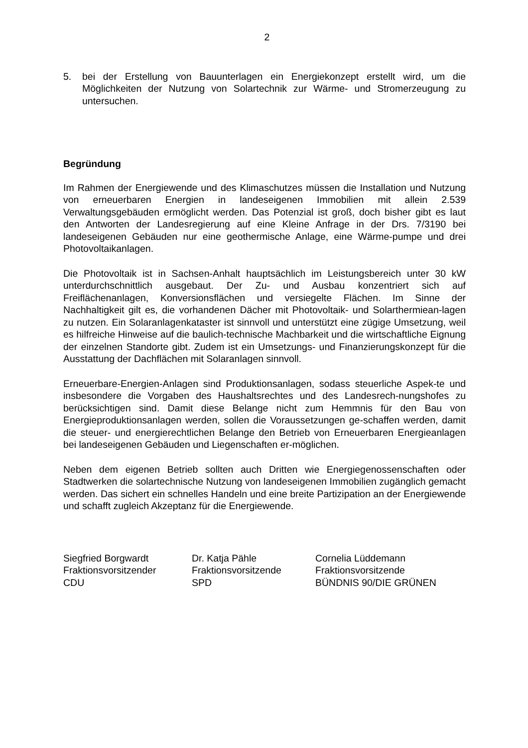2
5. bei der Erstellung von Bauunterlagen ein Energiekonzept erstellt wird, um die Möglichkeiten der Nutzung von Solartechnik zur Wärme- und Stromerzeugung zu untersuchen.
Begründung
Im Rahmen der Energiewende und des Klimaschutzes müssen die Installation und Nutzung von erneuerbaren Energien in landeseigenen Immobilien mit allein 2.539 Verwaltungsgebäuden ermöglicht werden. Das Potenzial ist groß, doch bisher gibt es laut den Antworten der Landesregierung auf eine Kleine Anfrage in der Drs. 7/3190 bei landeseigenen Gebäuden nur eine geothermische Anlage, eine Wärme-pumpe und drei Photovoltaikanlagen.
Die Photovoltaik ist in Sachsen-Anhalt hauptsächlich im Leistungsbereich unter 30 kW unterdurchschnittlich ausgebaut. Der Zu- und Ausbau konzentriert sich auf Freiflächenanlagen, Konversionsflächen und versiegelte Flächen. Im Sinne der Nachhaltigkeit gilt es, die vorhandenen Dächer mit Photovoltaik- und Solarthermiean-lagen zu nutzen. Ein Solaranlagenkataster ist sinnvoll und unterstützt eine zügige Umsetzung, weil es hilfreiche Hinweise auf die baulich-technische Machbarkeit und die wirtschaftliche Eignung der einzelnen Standorte gibt. Zudem ist ein Umsetzungs- und Finanzierungskonzept für die Ausstattung der Dachflächen mit Solaranlagen sinnvoll.
Erneuerbare-Energien-Anlagen sind Produktionsanlagen, sodass steuerliche Aspek-te und insbesondere die Vorgaben des Haushaltsrechtes und des Landesrech-nungshofes zu berücksichtigen sind. Damit diese Belange nicht zum Hemmnis für den Bau von Energieproduktionsanlagen werden, sollen die Voraussetzungen ge-schaffen werden, damit die steuer- und energierechtlichen Belange den Betrieb von Erneuerbaren Energieanlagen bei landeseigenen Gebäuden und Liegenschaften er-möglichen.
Neben dem eigenen Betrieb sollten auch Dritten wie Energiegenossenschaften oder Stadtwerken die solartechnische Nutzung von landeseigenen Immobilien zugänglich gemacht werden. Das sichert ein schnelles Handeln und eine breite Partizipation an der Energiewende und schafft zugleich Akzeptanz für die Energiewende.
Siegfried Borgwardt
Fraktionsvorsitzender
CDU
Dr. Katja Pähle
Fraktionsvorsitzende
SPD
Cornelia Lüddemann
Fraktionsvorsitzende
BÜNDNIS 90/DIE GRÜNEN